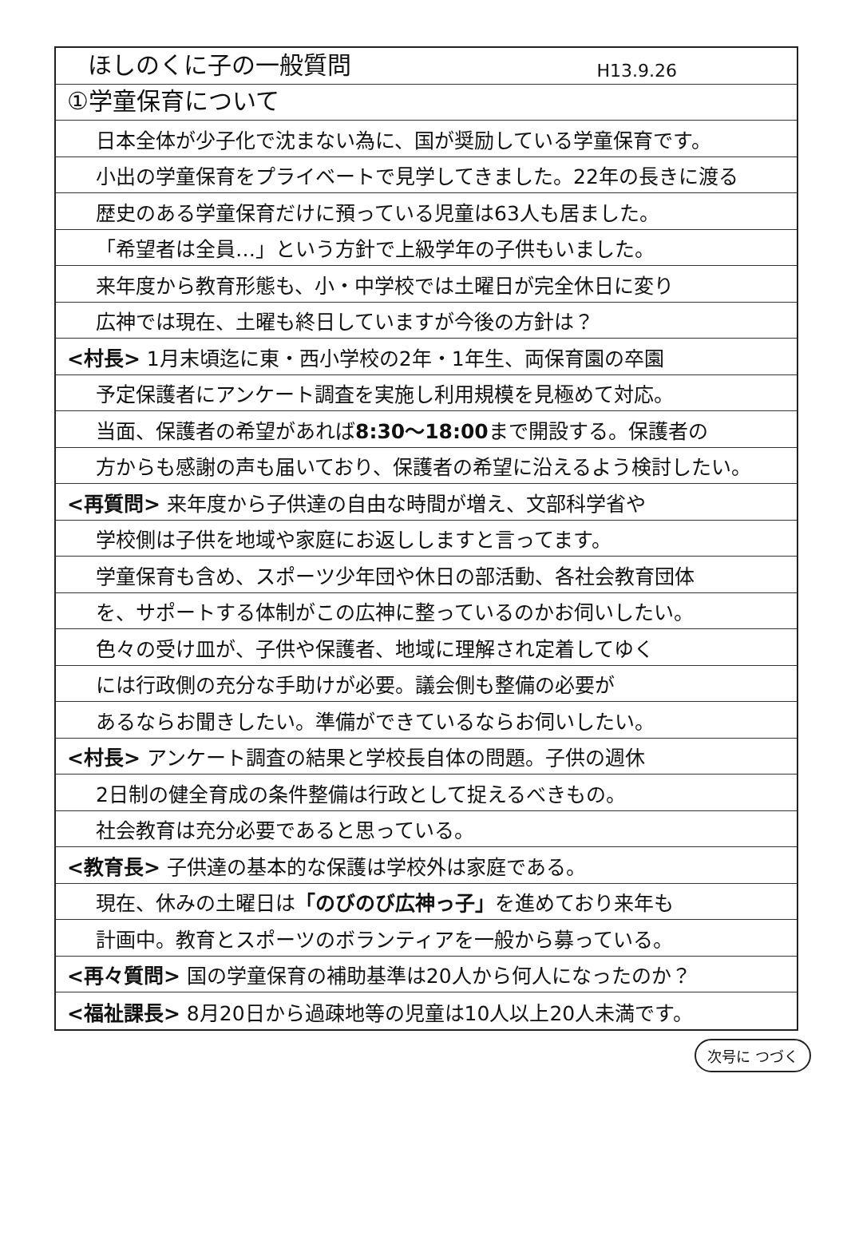ほしのくに子の一般質問 H13.9.26
①学童保育について
日本全体が少子化で沈まない為に、国が奨励している学童保育です。
小出の学童保育をプライベートで見学してきました。22年の長きに渡る
歴史のある学童保育だけに預っている児童は63人も居ました。
「希望者は全員…」という方針で上級学年の子供もいました。
来年度から教育形態も、小・中学校では土曜日が完全休日に変り
広神では現在、土曜も終日していますが今後の方針は？
<村長> 1月末頃迄に東・西小学校の2年・1年生、両保育園の卒園
予定保護者にアンケート調査を実施し利用規模を見極めて対応。
当面、保護者の希望があれば 8:30〜18:00 まで開設する。保護者の
方からも感謝の声も届いており、保護者の希望に沿えるよう検討したい。
<再質問> 来年度から子供達の自由な時間が増え、文部科学省や
学校側は子供を地域や家庭にお返ししますと言ってます。
学童保育も含め、スポーツ少年団や休日の部活動、各社会教育団体
を、サポートする体制がこの広神に整っているのかお伺いしたい。
色々の受け皿が、子供や保護者、地域に理解され定着してゆく
には行政側の充分な手助けが必要。議会側も整備の必要が
あるならお聞きしたい。準備ができているならお伺いしたい。
<村長> アンケート調査の結果と学校長自体の問題。子供の週休
2日制の健全育成の条件整備は行政として捉えるべきもの。
社会教育は充分必要であると思っている。
<教育長> 子供達の基本的な保護は学校外は家庭である。
現在、休みの土曜日は 「のびのび広神っ子」 を進めており来年も
計画中。教育とスポーツのボランティアを一般から募っている。
<再々質問> 国の学童保育の補助基準は20人から何人になったのか？
<福祉課長> 8月20日から過疎地等の児童は10人以上20人未満です。
次号に つづく